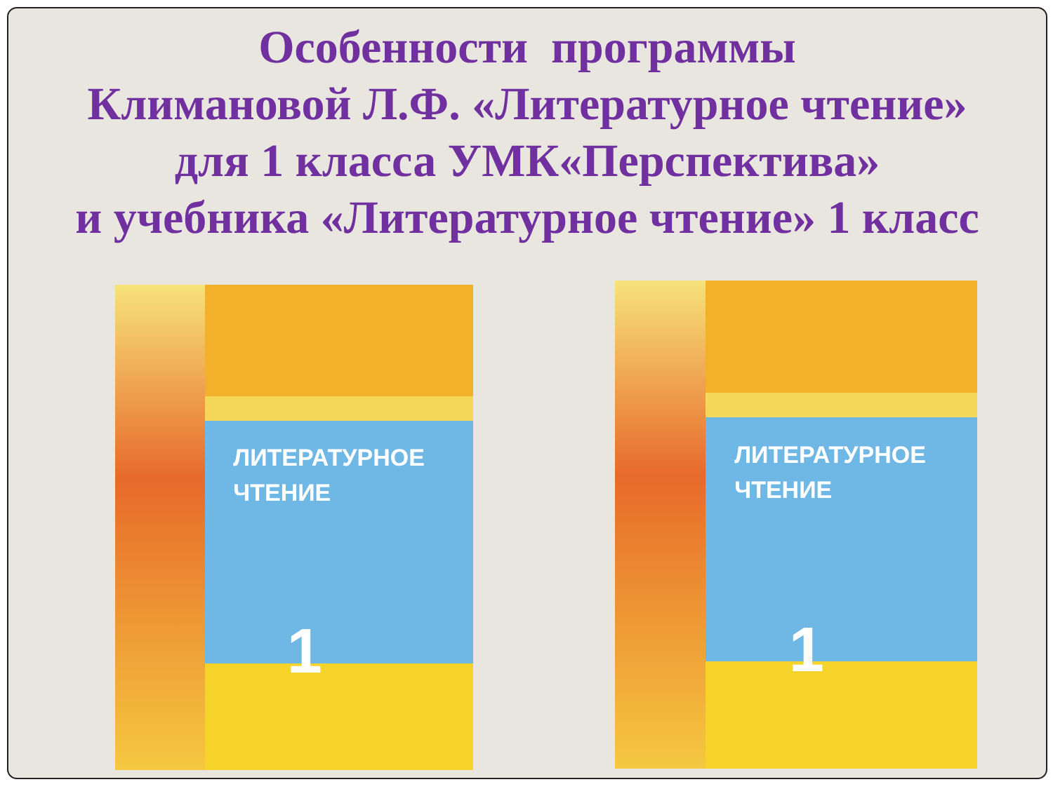Особенности программы
Климановой Л.Ф. «Литературное чтение»
для 1 класса УМК«Перспектива»
и учебника «Литературное чтение» 1 класс
ЛИТЕРАТУРНОЕ
ЧТЕНИЕ
1
ЛИТЕРАТУРНОЕ
ЧТЕНИЕ
1